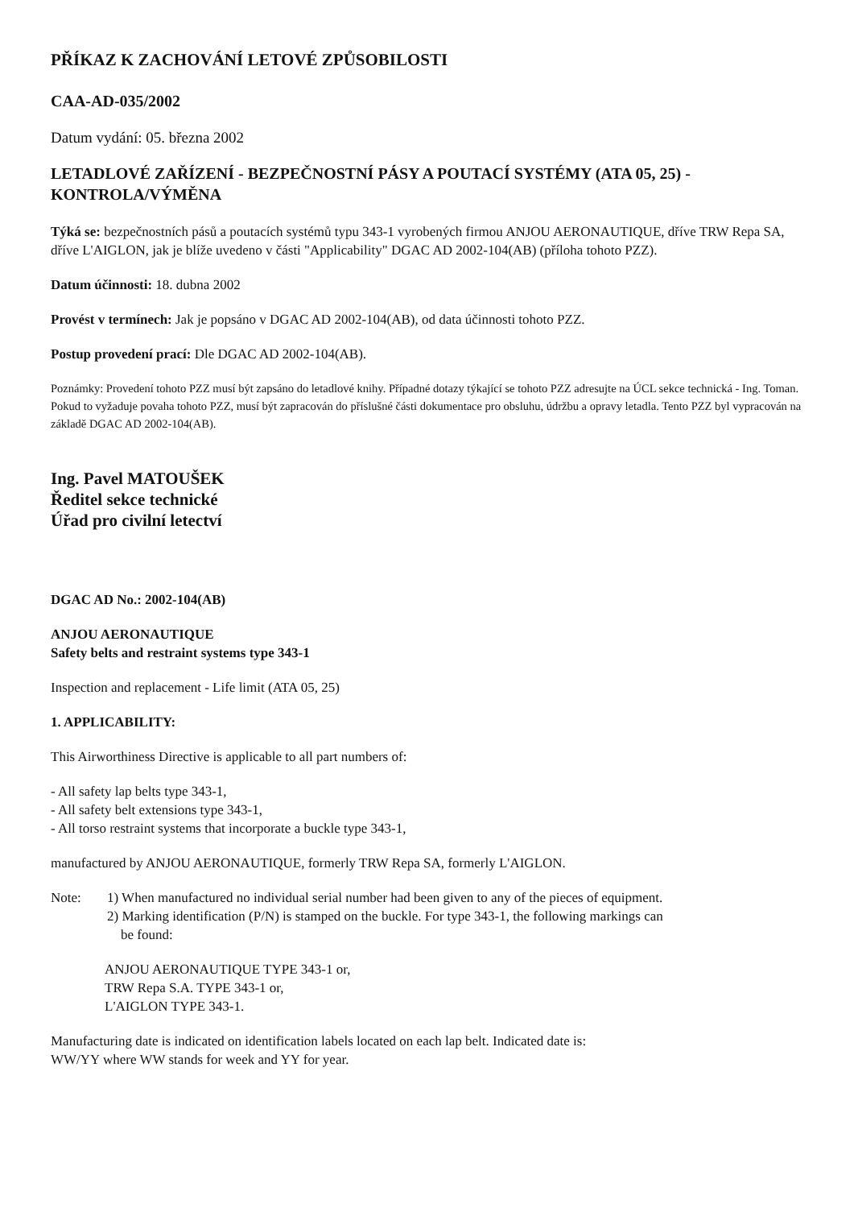PŘÍKAZ K ZACHOVÁNÍ LETOVÉ ZPŮSOBILOSTI
CAA-AD-035/2002
Datum vydání: 05. března 2002
LETADLOVÉ ZAŘÍZENÍ - BEZPEČNOSTNÍ PÁSY A POUTACÍ SYSTÉMY (ATA 05, 25) - KONTROLA/VÝMĚNA
Týká se: bezpečnostních pásů a poutacích systémů typu 343-1 vyrobených firmou ANJOU AERONAUTIQUE, dříve TRW Repa SA, dříve L'AIGLON, jak je blíže uvedeno v části "Applicability" DGAC AD 2002-104(AB) (příloha tohoto PZZ).
Datum účinnosti: 18. dubna 2002
Provést v termínech: Jak je popsáno v DGAC AD 2002-104(AB), od data účinnosti tohoto PZZ.
Postup provedení prací: Dle DGAC AD 2002-104(AB).
Poznámky: Provedení tohoto PZZ musí být zapsáno do letadlové knihy. Případné dotazy týkající se tohoto PZZ adresujte na ÚCL sekce technická - Ing. Toman. Pokud to vyžaduje povaha tohoto PZZ, musí být zapracován do příslušné části dokumentace pro obsluhu, údržbu a opravy letadla. Tento PZZ byl vypracován na základě DGAC AD 2002-104(AB).
Ing. Pavel MATOUŠEK
Ředitel sekce technické
Úřad pro civilní letectví
DGAC AD No.: 2002-104(AB)
ANJOU AERONAUTIQUE
Safety belts and restraint systems type 343-1
Inspection and replacement - Life limit (ATA 05, 25)
1. APPLICABILITY:
This Airworthiness Directive is applicable to all part numbers of:
- All safety lap belts type 343-1,
- All safety belt extensions type 343-1,
- All torso restraint systems that incorporate a buckle type 343-1,
manufactured by ANJOU AERONAUTIQUE, formerly TRW Repa SA, formerly L'AIGLON.
Note: 1) When manufactured no individual serial number had been given to any of the pieces of equipment.
2) Marking identification (P/N) is stamped on the buckle. For type 343-1, the following markings can
be found:
ANJOU AERONAUTIQUE TYPE 343-1 or,
TRW Repa S.A. TYPE 343-1 or,
L'AIGLON TYPE 343-1.
Manufacturing date is indicated on identification labels located on each lap belt. Indicated date is:
WW/YY where WW stands for week and YY for year.